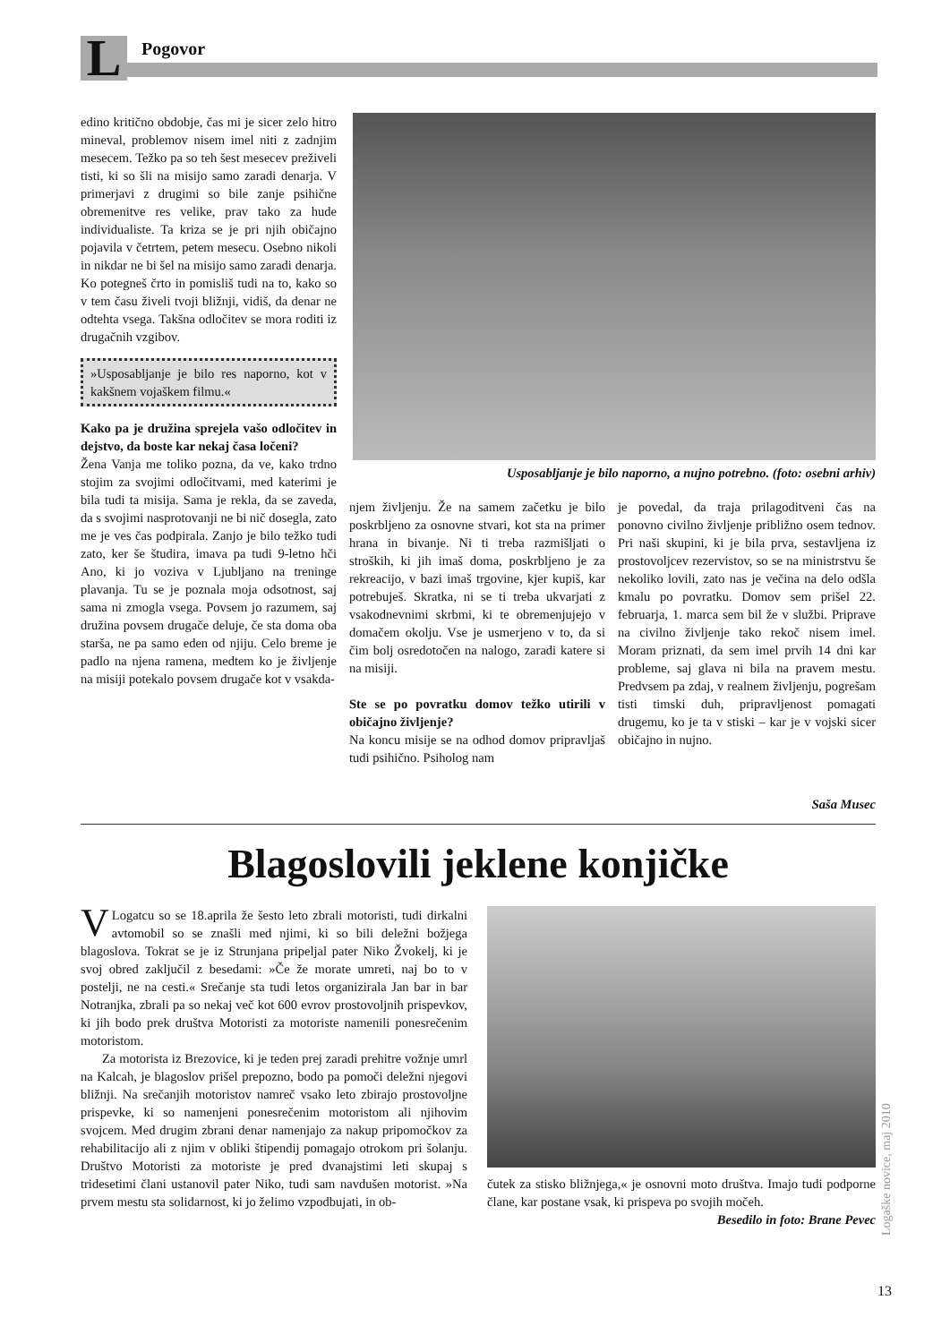L Pogovor
edino kritično obdobje, čas mi je sicer zelo hitro mineval, problemov nisem imel niti z zadnjim mesecem. Težko pa so teh šest mesecev preživeli tisti, ki so šli na misijo samo zaradi denarja. V primerjavi z drugimi so bile zanje psihične obremenitve res velike, prav tako za hude individualiste. Ta kriza se je pri njih običajno pojavila v četrtem, petem mesecu. Osebno nikoli in nikdar ne bi šel na misijo samo zaradi denarja. Ko potegneš črto in pomisliš tudi na to, kako so v tem času živeli tvoji bližnji, vidiš, da denar ne odtehta vsega. Takšna odločitev se mora roditi iz drugačnih vzgibov.
»Usposabljanje je bilo res naporno, kot v kakšnem vojaškem filmu.«
Kako pa je družina sprejela vašo odločitev in dejstvo, da boste kar nekaj časa ločeni?
Žena Vanja me toliko pozna, da ve, kako trdno stojim za svojimi odločitvami, med katerimi je bila tudi ta misija. Sama je rekla, da se zaveda, da s svojimi nasprotovanji ne bi nič dosegla, zato me je ves čas podpirala. Zanjo je bilo težko tudi zato, ker še študira, imava pa tudi 9-letno hči Ano, ki jo voziva v Ljubljano na treninge plavanja. Tu se je poznala moja odsotnost, saj sama ni zmogla vsega. Povsem jo razumem, saj družina povsem drugače deluje, če sta doma oba starša, ne pa samo eden od njiju. Celo breme je padlo na njena ramena, medtem ko je življenje na misiji potekalo povsem drugače kot v vsakda-
Usposabljanje je bilo naporno, a nujno potrebno. (foto: osebni arhiv)
njem življenju. Že na samem začetku je bilo poskrbljeno za osnovne stvari, kot sta na primer hrana in bivanje. Ni ti treba razmišljati o stroških, ki jih imaš doma, poskrbljeno je za rekreacijo, v bazi imaš trgovine, kjer kupiš, kar potrebuješ. Skratka, ni se ti treba ukvarjati z vsakodnevnimi skrbmi, ki te obremenjujejo v domačem okolju. Vse je usmerjeno v to, da si čim bolj osredotočen na nalogo, zaradi katere si na misiji.
Ste se po povratku domov težko utirili v običajno življenje?
Na koncu misije se na odhod domov pripravljaš tudi psihično. Psiholog nam
je povedal, da traja prilagoditveni čas na ponovno civilno življenje približno osem tednov. Pri naši skupini, ki je bila prva, sestavljena iz prostovoljcev rezervistov, so se na ministrstvu še nekoliko lovili, zato nas je večina na delo odšla kmalu po povratku. Domov sem prišel 22. februarja, 1. marca sem bil že v službi. Priprave na civilno življenje tako rekoč nisem imel. Moram priznati, da sem imel prvih 14 dni kar probleme, saj glava ni bila na pravem mestu. Predvsem pa zdaj, v realnem življenju, pogrešam tisti timski duh, pripravljenost pomagati drugemu, ko je ta v stiski – kar je v vojski sicer običajno in nujno.
Saša Musec
Blagoslovili jeklene konjičke
VLogatcu so se 18.aprila že šesto leto zbrali motoristi, tudi dirkalni avtomobil so se znašli med njimi, ki so bili deležni božjega blagoslova. Tokrat se je iz Strunjana pripeljal pater Niko Žvokelj, ki je svoj obred zaključil z besedami: »Če že morate umreti, naj bo to v postelji, ne na cesti.« Srečanje sta tudi letos organizirala Jan bar in bar Notranjka, zbrali pa so nekaj več kot 600 evrov prostovoljnih prispevkov, ki jih bodo prek društva Motoristi za motoriste namenili ponesrečenim motoristom.
Za motorista iz Brezovice, ki je teden prej zaradi prehitre vožnje umrl na Kalcah, je blagoslov prišel prepozno, bodo pa pomoči deležni njegovi bližnji. Na srečanjih motoristov namreč vsako leto zbirajo prostovoljne prispevke, ki so namenjeni ponesrečenim motoristom ali njihovim svojcem. Med drugim zbrani denar namenjajo za nakup pripomočkov za rehabilitacijo ali z njim v obliki štipendij pomagajo otrokom pri šolanju. Društvo Motoristi za motoriste je pred dvanajstimi leti skupaj s tridesetimi člani ustanovil pater Niko, tudi sam navdušen motorist. »Na prvem mestu sta solidarnost, ki jo želimo vzpodbujati, in ob-
čutek za stisko bližnjega,« je osnovni moto društva. Imajo tudi podporne člane, kar postane vsak, ki prispeva po svojih močeh.
Besedilo in foto: Brane Pevec
Logaške novice, maj 2010
13